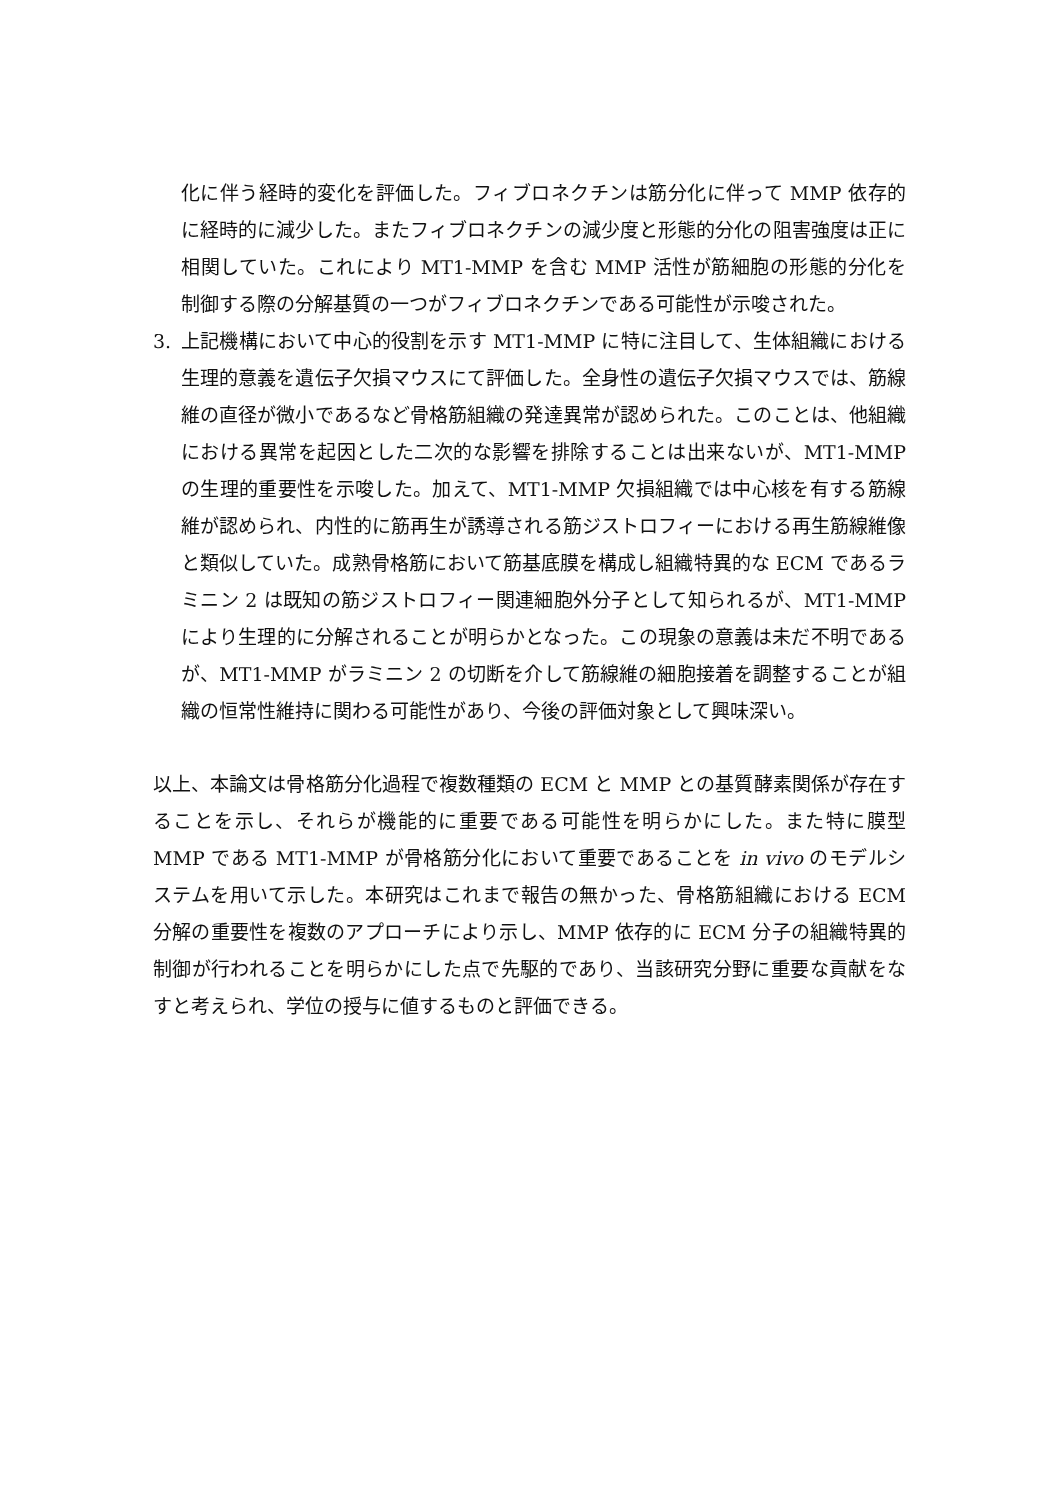化に伴う経時的変化を評価した。フィブロネクチンは筋分化に伴って MMP 依存的に経時的に減少した。またフィブロネクチンの減少度と形態的分化の阻害強度は正に相関していた。これにより MT1-MMP を含む MMP 活性が筋細胞の形態的分化を制御する際の分解基質の一つがフィブロネクチンである可能性が示唆された。
3. 上記機構において中心的役割を示す MT1-MMP に特に注目して、生体組織における生理的意義を遺伝子欠損マウスにて評価した。全身性の遺伝子欠損マウスでは、筋線維の直径が微小であるなど骨格筋組織の発達異常が認められた。このことは、他組織における異常を起因とした二次的な影響を排除することは出来ないが、MT1-MMP の生理的重要性を示唆した。加えて、MT1-MMP 欠損組織では中心核を有する筋線維が認められ、内性的に筋再生が誘導される筋ジストロフィーにおける再生筋線維像と類似していた。成熟骨格筋において筋基底膜を構成し組織特異的な ECM であるラミニン 2 は既知の筋ジストロフィー関連細胞外分子として知られるが、MT1-MMP により生理的に分解されることが明らかとなった。この現象の意義は未だ不明であるが、MT1-MMP がラミニン 2 の切断を介して筋線維の細胞接着を調整することが組織の恒常性維持に関わる可能性があり、今後の評価対象として興味深い。
以上、本論文は骨格筋分化過程で複数種類の ECM と MMP との基質酵素関係が存在することを示し、それらが機能的に重要である可能性を明らかにした。また特に膜型 MMP である MT1-MMP が骨格筋分化において重要であることを in vivo のモデルシステムを用いて示した。本研究はこれまで報告の無かった、骨格筋組織における ECM 分解の重要性を複数のアプローチにより示し、MMP 依存的に ECM 分子の組織特異的制御が行われることを明らかにした点で先駆的であり、当該研究分野に重要な貢献をなすと考えられ、学位の授与に値するものと評価できる。